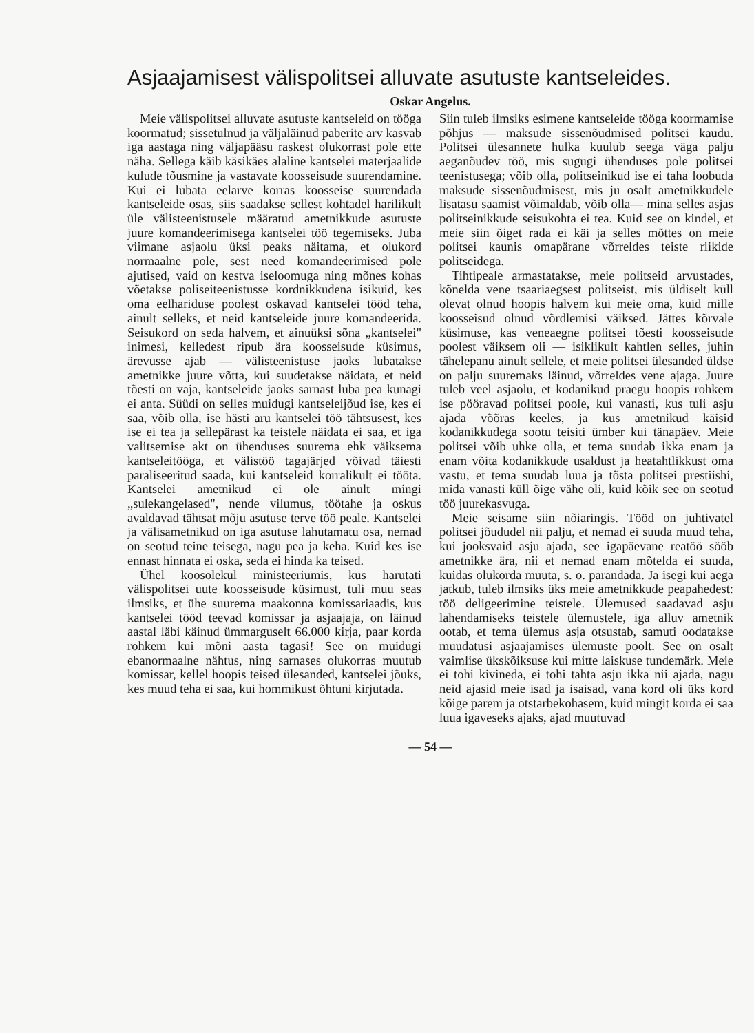Asjaajamisest välispolitsei alluvate asutuste kantseleides.
Oskar Angelus.
Meie välispolitsei alluvate asutuste kantseleid on tööga koormatud; sissetulnud ja väljaläinud paberite arv kasvab iga aastaga ning väljapääsu raskest olukorrast pole ette näha. Sellega käib käsikäes alaline kantselei materjaalide kulude tõusmine ja vastavate koosseisude suurendamine. Kui ei lubata eelarve korras koosseise suurendada kantseleide osas, siis saadakse sellest kohtadel harilikult üle välisteenistusele määratud ametnikkude asutuste juure komandeerimisega kantselei töö tegemiseks. Juba viimane asjaolu üksi peaks näitama, et olukord normaalne pole, sest need komandeerimised pole ajutised, vaid on kestva iseloomuga ning mõnes kohas võetakse poliseiteenistusse kordnikkudena isikuid, kes oma eelhariduse poolest oskavad kantselei tööd teha, ainult selleks, et neid kantseleide juure komandeerida. Seisukord on seda halvem, et ainuüksi sõna „kantselei" inimesi, kelledest ripub ära koosseisude küsimus, ärevusse ajab — välisteenistuse jaoks lubatakse ametnikke juure võtta, kui suudetakse näidata, et neid tõesti on vaja, kantseleide jaoks sarnast luba pea kunagi ei anta. Süüdi on selles muidugi kantseleijõud ise, kes ei saa, võib olla, ise hästi aru kantselei töö tähtsusest, kes ise ei tea ja sellepärast ka teistele näidata ei saa, et iga valitsemise akt on ühenduses suurema ehk väiksema kantseleitööga, et välistöö tagajärjed võivad täiesti paraliseeritud saada, kui kantseleid korralikult ei tööta. Kantselei ametnikud ei ole ainult mingi „sulekangelased", nende vilumus, töötahe ja oskus avaldavad tähtsat mõju asutuse terve töö peale. Kantselei ja välisametnikud on iga asutuse lahutamatu osa, nemad on seotud teine teisega, nagu pea ja keha. Kuid kes ise ennast hinnata ei oska, seda ei hinda ka teised.
Ühel koosolekul ministeeriumis, kus harutati välispolitsei uute koosseisude küsimust, tuli muu seas ilmsiks, et ühe suurema maakonna komissariaadis, kus kantselei tööd teevad komissar ja asjaajaja, on läinud aastal läbi käinud ümmarguselt 66.000 kirja, paar korda rohkem kui mõni aasta tagasi! See on muidugi ebanormaalne nähtus, ning sarnases olukorras muutub komissar, kellel hoopis teised ülesanded, kantselei jõuks, kes muud teha ei saa, kui hommikust õhtuni kirjutada.
Siin tuleb ilmsiks esimene kantseleide tööga koormamise põhjus — maksude sissenõudmised politsei kaudu. Politsei ülesannete hulka kuulub seega väga palju aeganõudev töö, mis sugugi ühenduses pole politsei teenistusega; võib olla, politseinikud ise ei taha loobuda maksude sissenõudmisest, mis ju osalt ametnikkudele lisatasu saamist võimaldab, võib olla— mina selles asjas politseinikkude seisukohta ei tea. Kuid see on kindel, et meie siin õiget rada ei käi ja selles mõttes on meie politsei kaunis omapärane võrreldes teiste riikide politseidega.
Tihtipeale armastatakse, meie politseid arvustades, kõnelda vene tsaariaegsest politseist, mis üldiselt küll olevat olnud hoopis halvem kui meie oma, kuid mille koosseisud olnud võrdlemisi väiksed. Jättes kõrvale küsimuse, kas veneaegne politsei tõesti koosseisude poolest väiksem oli — isiklikult kahtlen selles, juhin tähelepanu ainult sellele, et meie politsei ülesanded üldse on palju suuremaks läinud, võrreldes vene ajaga. Juure tuleb veel asjaolu, et kodanikud praegu hoopis rohkem ise pööravad politsei poole, kui vanasti, kus tuli asju ajada võõras keeles, ja kus ametnikud käisid kodanikkudega sootu teisiti ümber kui tänapäev. Meie politsei võib uhke olla, et tema suudab ikka enam ja enam võita kodanikkude usaldust ja heatahtlikkust oma vastu, et tema suudab luua ja tõsta politsei prestiishi, mida vanasti küll õige vähe oli, kuid kõik see on seotud töö juurekasvuga.
Meie seisame siin nõiaringis. Tööd on juhtivatel politsei jõududel nii palju, et nemad ei suuda muud teha, kui jooksvaid asju ajada, see igapäevane reatöö sööb ametnikke ära, nii et nemad enam mõtelda ei suuda, kuidas olukorda muuta, s. o. parandada. Ja isegi kui aega jatkub, tuleb ilmsiks üks meie ametnikkude peapahedest: töö deligeerimine teistele. Ülemused saadavad asju lahendamiseks teistele ülemustele, iga alluv ametnik ootab, et tema ülemus asja otsustab, samuti oodatakse muudatusi asjaajamises ülemuste poolt. See on osalt vaimlise ükskõiksuse kui mitte laiskuse tundemärk. Meie ei tohi kivineda, ei tohi tahta asju ikka nii ajada, nagu neid ajasid meie isad ja isaisad, vana kord oli üks kord kõige parem ja otstarbekohasem, kuid mingit korda ei saa luua igaveseks ajaks, ajad muutuvad
— 54 —